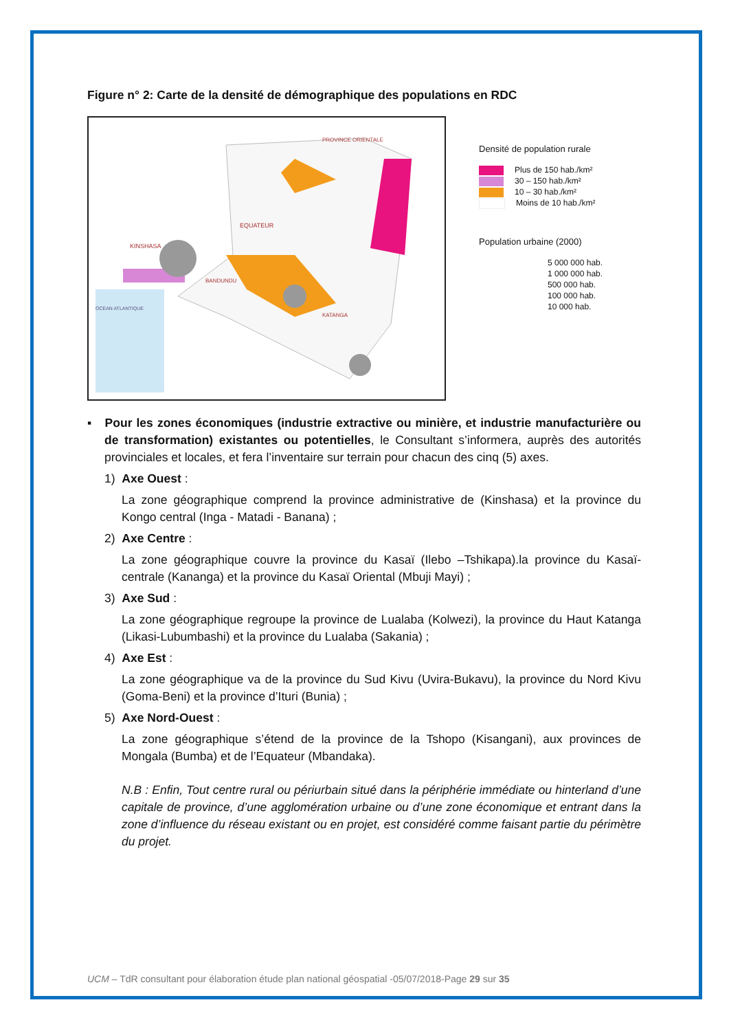Figure n° 2: Carte de la densité de démographique des populations en RDC
KINSHASA
EQUATEUR
OCEAN ATLANTIQUE
PROVINCE ORIENTALE
KATANGA
BANDUNDU
Densité de population rurale
Plus de 150 hab./km²
30 – 150 hab./km²
10 – 30 hab./km²
Moins de 10 hab./km²
Population urbaine (2000)
5 000 000 hab.
1 000 000 hab.
500 000 hab.
100 000 hab.
10 000 hab.
▪ Pour les zones économiques (industrie extractive ou minière, et industrie manufacturière ou de transformation) existantes ou potentielles, le Consultant s’informera, auprès des autorités provinciales et locales, et fera l’inventaire sur terrain pour chacun des cinq (5) axes.
1) Axe Ouest :
La zone géographique comprend la province administrative de (Kinshasa) et la province du Kongo central (Inga - Matadi - Banana) ;
2) Axe Centre :
La zone géographique couvre la province du Kasaï (Ilebo –Tshikapa).la province du Kasaï-centrale (Kananga) et la province du Kasaï Oriental (Mbuji Mayi) ;
3) Axe Sud :
La zone géographique regroupe la province de Lualaba (Kolwezi), la province du Haut Katanga (Likasi-Lubumbashi) et la province du Lualaba (Sakania) ;
4) Axe Est :
La zone géographique va de la province du Sud Kivu (Uvira-Bukavu), la province du Nord Kivu (Goma-Beni) et la province d’Ituri (Bunia) ;
5) Axe Nord-Ouest :
La zone géographique s’étend de la province de la Tshopo (Kisangani), aux provinces de Mongala (Bumba) et de l’Equateur (Mbandaka).
N.B : Enfin, Tout centre rural ou périurbain situé dans la périphérie immédiate ou hinterland d’une capitale de province, d’une agglomération urbaine ou d’une zone économique et entrant dans la zone d’influence du réseau existant ou en projet, est considéré comme faisant partie du périmètre du projet.
UCM – TdR consultant pour élaboration étude plan national géospatial -05/07/2018-Page 29 sur 35